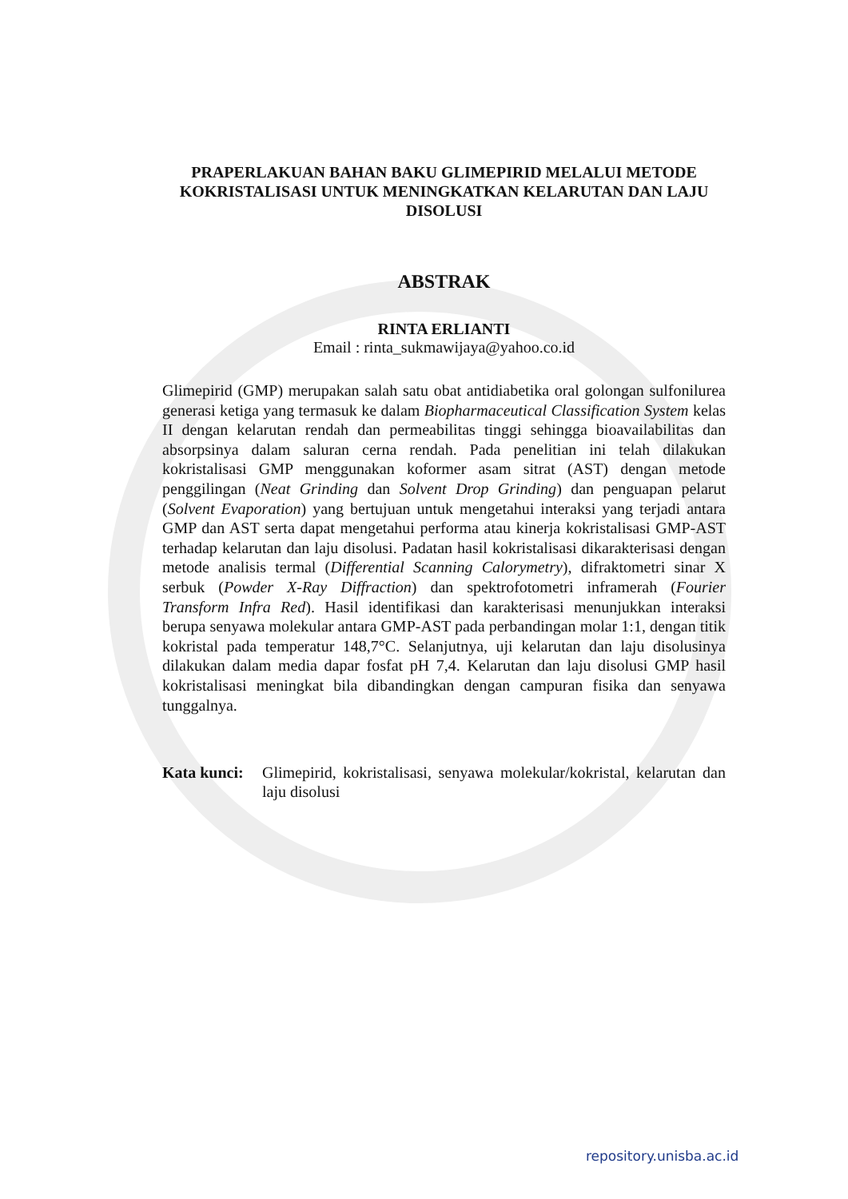PRAPERLAKUAN BAHAN BAKU GLIMEPIRID MELALUI METODE KOKRISTALISASI UNTUK MENINGKATKAN KELARUTAN DAN LAJU DISOLUSI
ABSTRAK
RINTA ERLIANTI
Email : rinta_sukmawijaya@yahoo.co.id
Glimepirid (GMP) merupakan salah satu obat antidiabetika oral golongan sulfonilurea generasi ketiga yang termasuk ke dalam Biopharmaceutical Classification System kelas II dengan kelarutan rendah dan permeabilitas tinggi sehingga bioavailabilitas dan absorpsinya dalam saluran cerna rendah. Pada penelitian ini telah dilakukan kokristalisasi GMP menggunakan koformer asam sitrat (AST) dengan metode penggilingan (Neat Grinding dan Solvent Drop Grinding) dan penguapan pelarut (Solvent Evaporation) yang bertujuan untuk mengetahui interaksi yang terjadi antara GMP dan AST serta dapat mengetahui performa atau kinerja kokristalisasi GMP-AST terhadap kelarutan dan laju disolusi. Padatan hasil kokristalisasi dikarakterisasi dengan metode analisis termal (Differential Scanning Calorymetry), difraktometri sinar X serbuk (Powder X-Ray Diffraction) dan spektrofotometri inframerah (Fourier Transform Infra Red). Hasil identifikasi dan karakterisasi menunjukkan interaksi berupa senyawa molekular antara GMP-AST pada perbandingan molar 1:1, dengan titik kokristal pada temperatur 148,7°C. Selanjutnya, uji kelarutan dan laju disolusinya dilakukan dalam media dapar fosfat pH 7,4. Kelarutan dan laju disolusi GMP hasil kokristalisasi meningkat bila dibandingkan dengan campuran fisika dan senyawa tunggalnya.
Kata kunci: Glimepirid, kokristalisasi, senyawa molekular/kokristal, kelarutan dan laju disolusi
repository.unisba.ac.id